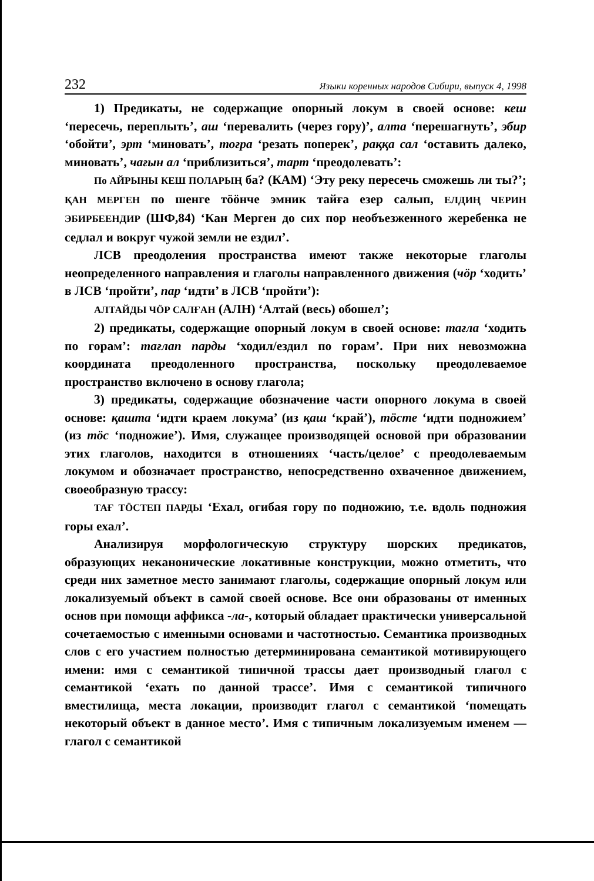232 Языки коренных народов Сибири, выпуск 4, 1998
1) Предикаты, не содержащие опорный локум в своей основе: кеш ‘пересечь, переплыть’, аш ‘перевалить (через гору)’, алта ‘перешагнуть’, эбир ‘обойти’, эрт ‘миновать’, тоғра ‘резать поперек’, раққа сал ‘оставить далеко, миновать’, чағын ал ‘приблизиться’, тарт ‘преодолевать’:
По АЙРЫНЫ КЕШ ПОЛАРЫҢ ба? (КАМ) ‘Эту реку пересечь сможешь ли ты?’; ҚАН МЕРГЕН по шенге тӧӧнче эмник тайға езер салып, ЕЛДИҢ ЧЕРИН ЭБИРБЕЕНДИР (ШФ,84) ‘Кан Мерген до сих пор необъезженного жеребенка не седлал и вокруг чужой земли не ездил’.
ЛСВ преодоления пространства имеют также некоторые глаголы неопределенного направления и глаголы направленного движения (чӧр ‘ходить’ в ЛСВ ‘пройти’, пар ‘идти’ в ЛСВ ‘пройти’):
АЛТАЙДЫ ЧӦР САЛҒАН (АЛН) ‘Алтай (весь) обошел’;
2) предикаты, содержащие опорный локум в своей основе: тағла ‘ходить по горам’: тағлап парды ‘ходил/ездил по горам’. При них невозможна координата преодоленного пространства, поскольку преодолеваемое пространство включено в основу глагола;
3) предикаты, содержащие обозначение части опорного локума в своей основе: қашта ‘идти краем локума’ (из қаш ‘край’), тӧсте ‘идти подножием’ (из тӧс ‘подножие’). Имя, служащее производящей основой при образовании этих глаголов, находится в отношениях ‘часть/целое’ с преодолеваемым локумом и обозначает пространство, непосредственно охваченное движением, своеобразную трассу:
ТАҒ ТӦСТЕП ПАРДЫ ‘Ехал, огибая гору по подножию, т.е. вдоль подножия горы ехал’.
Анализируя морфологическую структуру шорских предикатов, образующих неканонические локативные конструкции, можно отметить, что среди них заметное место занимают глаголы, содержащие опорный локум или локализуемый объект в самой своей основе. Все они образованы от именных основ при помощи аффикса -ла-, который обладает практически универсальной сочетаемостью с именными основами и частотностью. Семантика производных слов с его участием полностью детерминирована семантикой мотивирующего имени: имя с семантикой типичной трассы дает производный глагол с семантикой ‘ехать по данной трассе’. Имя с семантикой типичного вместилища, места локации, производит глагол с семантикой ‘помещать некоторый объект в данное место’. Имя с типичным локализуемым именем — глагол с семантикой